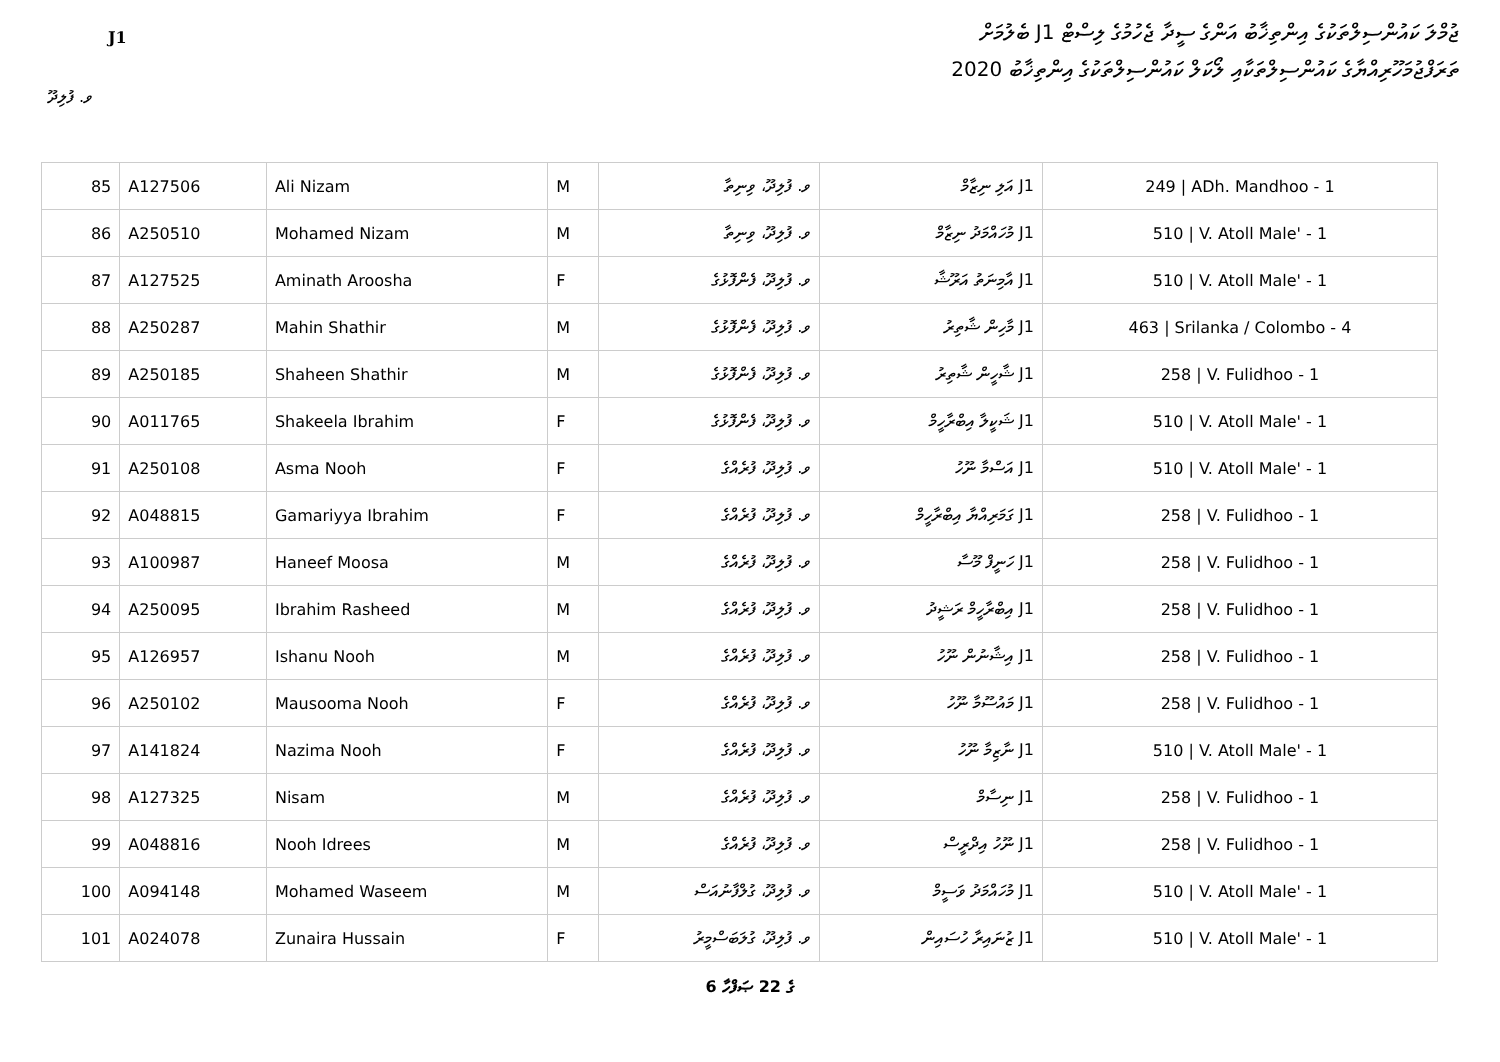ޖުމްލަ ކައުންސިލްތަކުގެ އިންތިޚާބު އަންގެ ސީދާ ޖެހުމުގެ ލިސްޓް J1 ބެލުމަށް
ތަރަފްޖުމަހޫރިއްޔާގެ ކައުންސިލްތަކާއި ލޯކަލް ކައުންސިލްތަކުގެ އިންތިޚާބު 2020
J1
ވ. ފުލިދޫ
| 85 | A127506 | Ali Nizam | M | ވ. ފުލިދޫ، ވިނިތާ | J1 އަލި ނިޒާމް | 249 / ADh. Mandhoo - 1 |
| 86 | A250510 | Mohamed Nizam | M | ވ. ފުލިދޫ، ވިނިތާ | J1 މުހައްމަދު ނިޒާމް | 510 / V. Atoll Male' - 1 |
| 87 | A127525 | Aminath Aroosha | F | ވ. ފުލިދޫ، ފެންފޮޅުގެ | J1 އާމިނަތު އަރޫޝާ | 510 / V. Atoll Male' - 1 |
| 88 | A250287 | Mahin Shathir | M | ވ. ފުލިދޫ، ފެންފޮޅުގެ | J1 މާހިން ޝާތިރު | 463 / Srilanka / Colombo - 4 |
| 89 | A250185 | Shaheen Shathir | M | ވ. ފުލިދޫ، ފެންފޮޅުގެ | J1 ޝާހީން ޝާތިރު | 258 / V. Fulidhoo - 1 |
| 90 | A011765 | Shakeela Ibrahim | F | ވ. ފުލިދޫ، ފެންފޮޅުގެ | J1 ޝަކީލާ އިބްރާހީމް | 510 / V. Atoll Male' - 1 |
| 91 | A250108 | Asma Nooh | F | ވ. ފުލިދޫ، ފުރެއްގެ | J1 އަސްމާ ނޫހު | 510 / V. Atoll Male' - 1 |
| 92 | A048815 | Gamariyya Ibrahim | F | ވ. ފުލިދޫ، ފުރެއްގެ | J1 ގަމަރިއްޔާ އިބްރާހީމް | 258 / V. Fulidhoo - 1 |
| 93 | A100987 | Haneef Moosa | M | ވ. ފުލިދޫ، ފުރެއްގެ | J1 ހަނީފް މޫސާ | 258 / V. Fulidhoo - 1 |
| 94 | A250095 | Ibrahim Rasheed | M | ވ. ފުލިދޫ، ފުރެއްގެ | J1 އިބްރާހީމް ރަޝީދު | 258 / V. Fulidhoo - 1 |
| 95 | A126957 | Ishanu Nooh | M | ވ. ފުލިދޫ، ފުރެއްގެ | J1 އިޝާނުން ނޫހު | 258 / V. Fulidhoo - 1 |
| 96 | A250102 | Mausooma Nooh | F | ވ. ފުލިދޫ، ފުރެއްގެ | J1 މައުސޫމާ ނޫހު | 258 / V. Fulidhoo - 1 |
| 97 | A141824 | Nazima Nooh | F | ވ. ފުލިދޫ، ފުރެއްގެ | J1 ނާޒިމާ ނޫހު | 510 / V. Atoll Male' - 1 |
| 98 | A127325 | Nisam | M | ވ. ފުލިދޫ، ފުރެއްގެ | J1 ނިސާމް | 258 / V. Fulidhoo - 1 |
| 99 | A048816 | Nooh Idrees | M | ވ. ފުލިދޫ، ފުރެއްގެ | J1 ނޫހު އިދްރީސް | 258 / V. Fulidhoo - 1 |
| 100 | A094148 | Mohamed Waseem | M | ވ. ފުލިދޫ، ގުލްފާނުއަސް | J1 މުހައްމަދު ވަސީމް | 510 / V. Atoll Male' - 1 |
| 101 | A024078 | Zunaira Hussain | F | ވ. ފުލިދޫ، ގުލަބަސްމީރު | J1 ޒުނައިރާ ހުސައިން | 510 / V. Atoll Male' - 1 |
6 ގެ 22 ޞަފްހާ